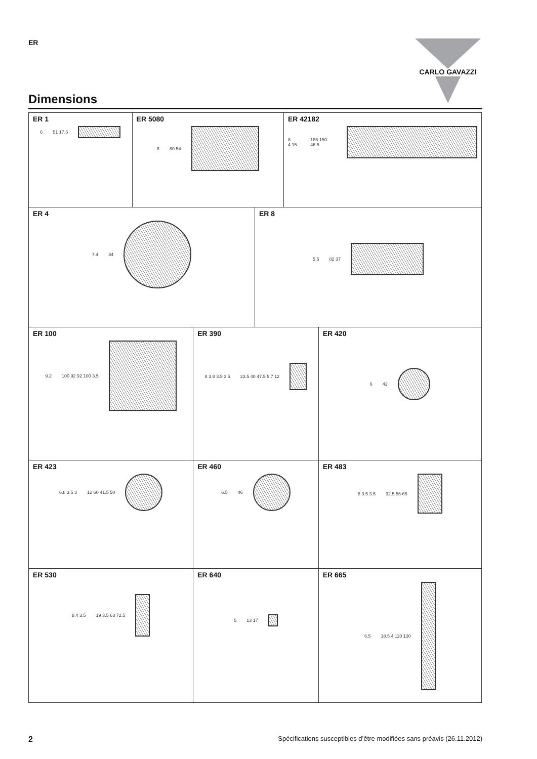ER CARLO GAVAZZI
Dimensions
ER 1
6 51 17.5
ER 5080
8 80 54
ER 42182
8 4.15 186 150 46.5
ER 4
7.4 84
ER 8
5.5 82 37
ER 100
9.2 100 92 92 100 3.5
ER 390
8 3.8 3.5 3.5 23.5 40 47.5 5.7 12
ER 420
6 42
ER 423
6.8 3.5 3 12 60 41.5 50
ER 460
6.5 46
ER 483
8 3.5 3.5 32.5 56 65
ER 530
8.4 3.5 19 3.5 63 72.5
ER 640
5 13 17
ER 665
6.5 18.5 4 110 120
2 Spécifications susceptibles d’être modifiées sans préavis (26.11.2012)